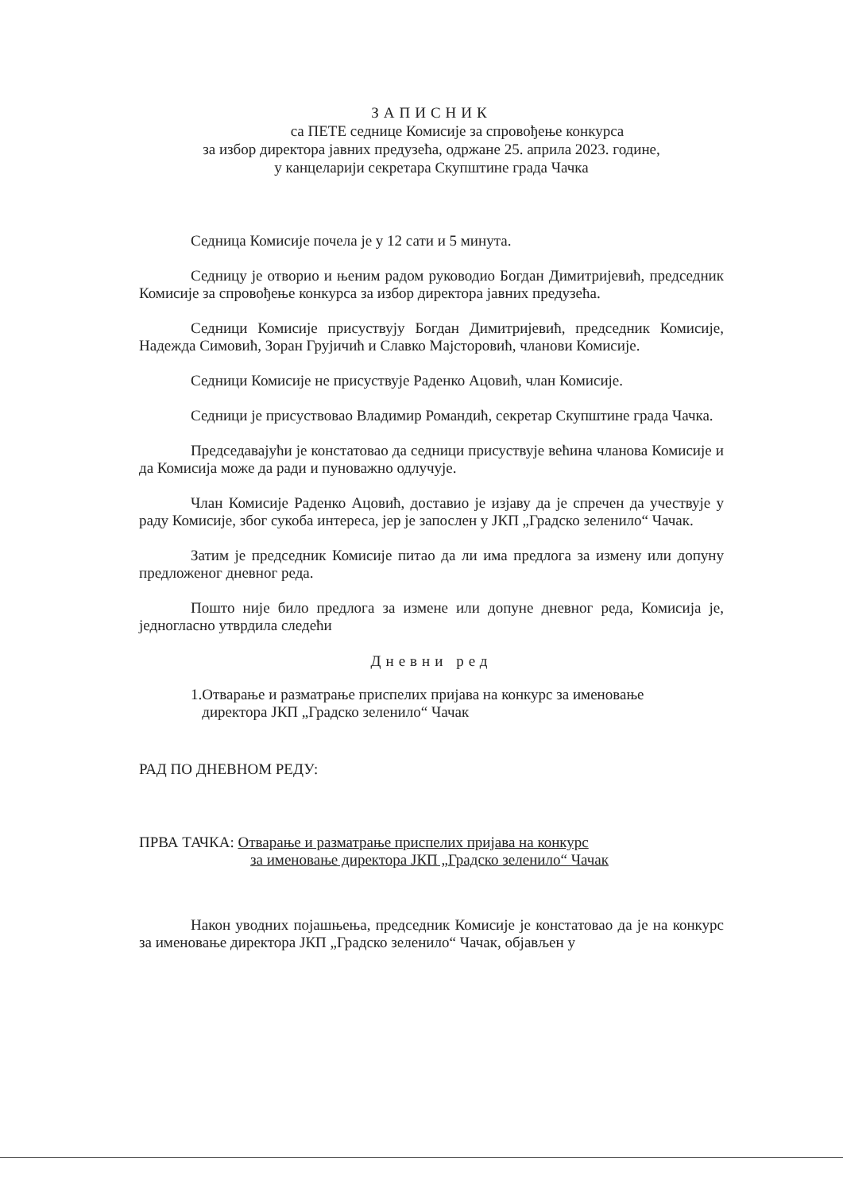ЗАПИСНИК
са ПЕТЕ седнице Комисије за спровођење конкурса
за избор директора јавних предузећа, одржане 25. априла 2023. године,
у канцеларији секретара Скупштине града Чачка
Седница Комисије почела је у 12 сати и 5 минута.
Седницу је отворио и њеним радом руководио Богдан Димитријевић, председник Комисије за спровођење конкурса за избор директора јавних предузећа.
Седници Комисије присуствују Богдан Димитријевић, председник Комисије, Надежда Симовић, Зоран Грујичић и Славко Мајсторовић, чланови Комисије.
Седници Комисије не присуствује Раденко Ацовић, члан Комисије.
Седници је присуствовао Владимир Романдић, секретар Скупштине града Чачка.
Председавајући је констатовао да седници присуствује већина чланова Комисије и да Комисија може да ради и пуноважно одлучује.
Члан Комисије Раденко Ацовић, доставио је изјаву да је спречен да учествује у раду Комисије, због сукоба интереса, јер је запослен у ЈКП „Градско зеленило“ Чачак.
Затим је председник Комисије питао да ли има предлога за измену или допуну предложеног дневног реда.
Пошто није било предлога за измене или допуне дневног реда, Комисија је, једногласно утврдила следећи
Дневни ред
1.Отварање и разматрање приспелих пријава на конкурс за именовање
директора ЈКП „Градско зеленило“ Чачак
РАД ПО ДНЕВНОМ РЕДУ:
ПРВА ТАЧКА: Отварање и разматрање приспелих пријава на конкурс
за именовање директора ЈКП „Градско зеленило“ Чачак
Након уводних појашњења, председник Комисије је констатовао да је на конкурс за именовање директора ЈКП „Градско зеленило“ Чачак, објављен у